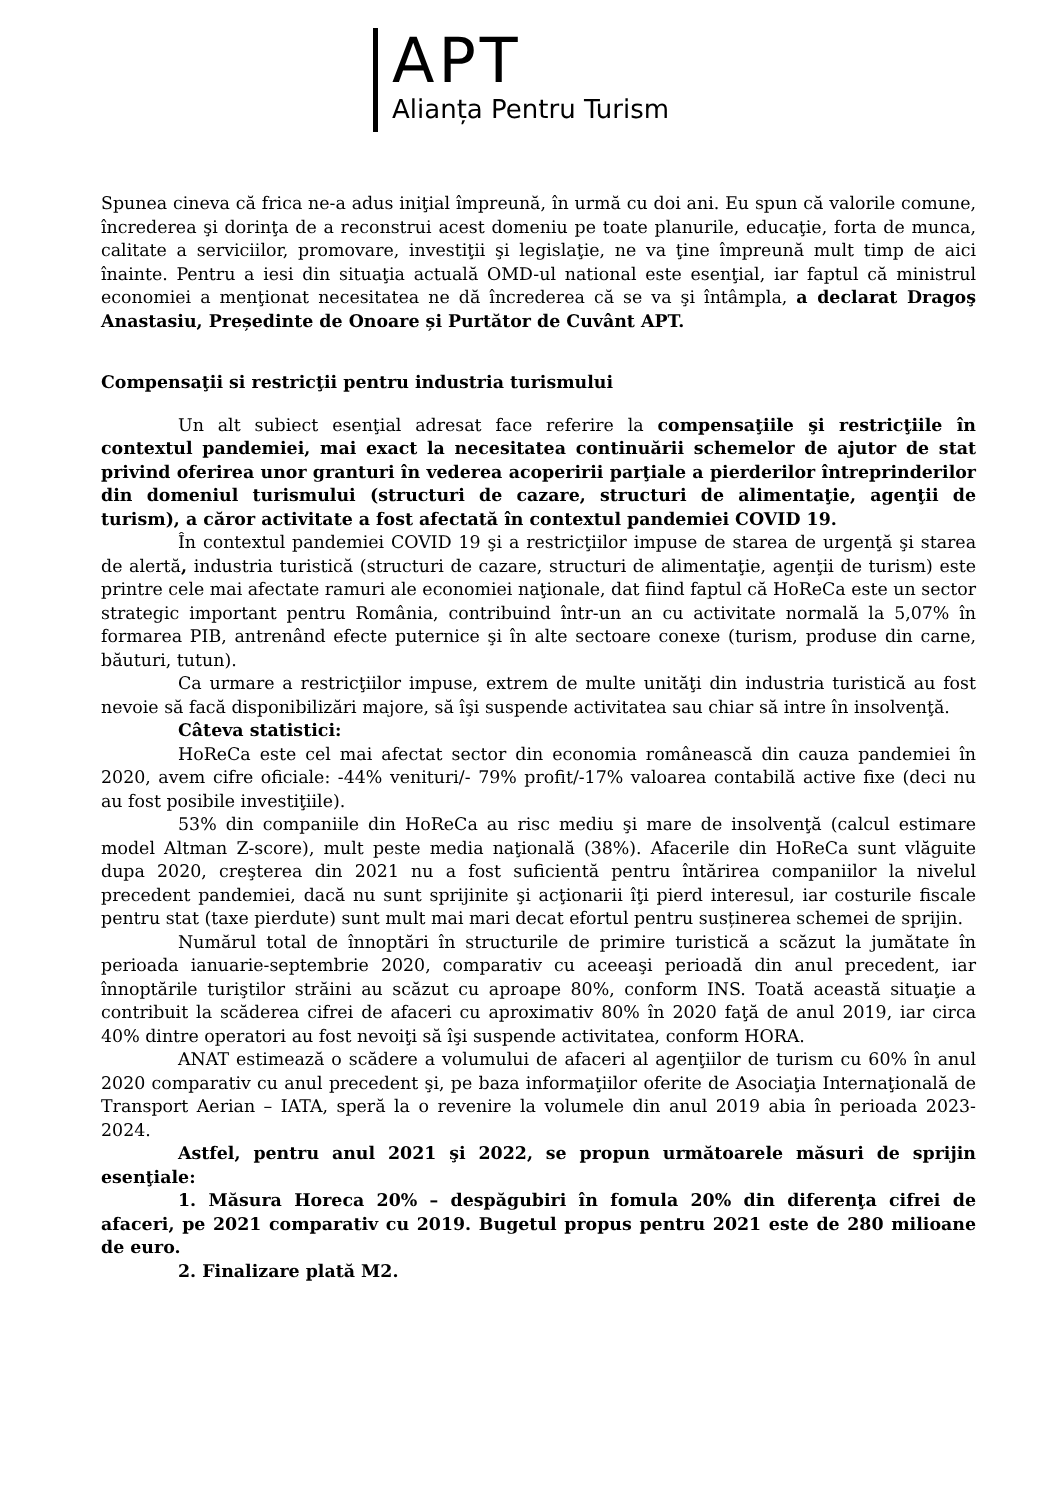APT
Alianța Pentru Turism
Spunea cineva că frica ne-a adus iniţial împreună, în urmă cu doi ani. Eu spun că valorile comune, încrederea şi dorinţa de a reconstrui acest domeniu pe toate planurile, educaţie, forta de munca, calitate a serviciilor, promovare, investiţii şi legislaţie, ne va ţine împreună mult timp de aici înainte. Pentru a iesi din situaţia actuală OMD-ul national este esenţial, iar faptul că ministrul economiei a menţionat necesitatea ne dă încrederea că se va şi întâmpla, a declarat Dragoş Anastasiu, Președinte de Onoare și Purtător de Cuvânt APT.
Compensaţii si restricţii pentru industria turismului
Un alt subiect esenţial adresat face referire la compensaţiile şi restricţiile în contextul pandemiei, mai exact la necesitatea continuării schemelor de ajutor de stat privind oferirea unor granturi în vederea acoperirii parţiale a pierderilor întreprinderilor din domeniul turismului (structuri de cazare, structuri de alimentaţie, agenţii de turism), a căror activitate a fost afectată în contextul pandemiei COVID 19.
În contextul pandemiei COVID 19 şi a restricţiilor impuse de starea de urgenţă şi starea de alertă, industria turistică (structuri de cazare, structuri de alimentaţie, agenţii de turism) este printre cele mai afectate ramuri ale economiei naţionale, dat fiind faptul că HoReCa este un sector strategic important pentru România, contribuind într-un an cu activitate normală la 5,07% în formarea PIB, antrenând efecte puternice şi în alte sectoare conexe (turism, produse din carne, băuturi, tutun).
Ca urmare a restricţiilor impuse, extrem de multe unităţi din industria turistică au fost nevoie să facă disponibilizări majore, să îşi suspende activitatea sau chiar să intre în insolvenţă.
Câteva statistici:
HoReCa este cel mai afectat sector din economia românească din cauza pandemiei în 2020, avem cifre oficiale: -44% venituri/- 79% profit/-17% valoarea contabilă active fixe (deci nu au fost posibile investiţiile).
53% din companiile din HoReCa au risc mediu şi mare de insolvenţă (calcul estimare model Altman Z-score), mult peste media naţională (38%). Afacerile din HoReCa sunt vlăguite dupa 2020, creşterea din 2021 nu a fost suficientă pentru întărirea companiilor la nivelul precedent pandemiei, dacă nu sunt sprijinite şi acţionarii îţi pierd interesul, iar costurile fiscale pentru stat (taxe pierdute) sunt mult mai mari decat efortul pentru susținerea schemei de sprijin.
Numărul total de înnoptări în structurile de primire turistică a scăzut la jumătate în perioada ianuarie-septembrie 2020, comparativ cu aceeaşi perioadă din anul precedent, iar înnoptările turiştilor străini au scăzut cu aproape 80%, conform INS. Toată această situaţie a contribuit la scăderea cifrei de afaceri cu aproximativ 80% în 2020 faţă de anul 2019, iar circa 40% dintre operatori au fost nevoiţi să îşi suspende activitatea, conform HORA.
ANAT estimează o scădere a volumului de afaceri al agenţiilor de turism cu 60% în anul 2020 comparativ cu anul precedent şi, pe baza informaţiilor oferite de Asociaţia Internaţională de Transport Aerian – IATA, speră la o revenire la volumele din anul 2019 abia în perioada 2023-2024.
Astfel, pentru anul 2021 şi 2022, se propun următoarele măsuri de sprijin esenţiale:
1. Măsura Horeca 20% – despăgubiri în fomula 20% din diferenţa cifrei de afaceri, pe 2021 comparativ cu 2019. Bugetul propus pentru 2021 este de 280 milioane de euro.
2. Finalizare plată M2.